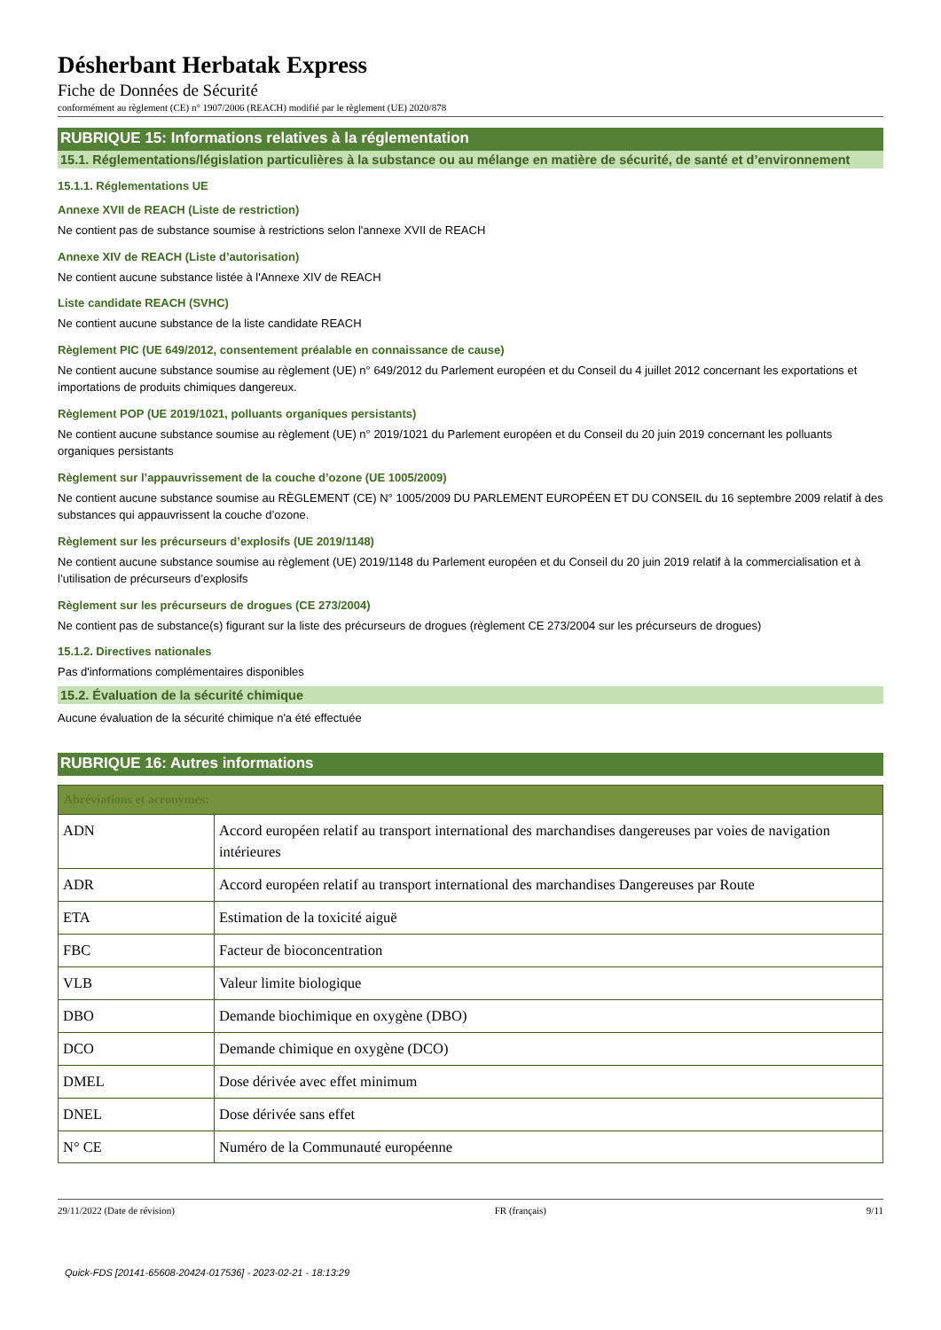Désherbant Herbatak Express
Fiche de Données de Sécurité
conformément au règlement (CE) n° 1907/2006 (REACH) modifié par le règlement (UE) 2020/878
RUBRIQUE 15: Informations relatives à la réglementation
15.1. Réglementations/législation particulières à la substance ou au mélange en matière de sécurité, de santé et d’environnement
15.1.1. Réglementations UE
Annexe XVII de REACH (Liste de restriction)
Ne contient pas de substance soumise à restrictions selon l'annexe XVII de REACH
Annexe XIV de REACH (Liste d’autorisation)
Ne contient aucune substance listée à l'Annexe XIV de REACH
Liste candidate REACH (SVHC)
Ne contient aucune substance de la liste candidate REACH
Règlement PIC (UE 649/2012, consentement préalable en connaissance de cause)
Ne contient aucune substance soumise au règlement (UE) n° 649/2012 du Parlement européen et du Conseil du 4 juillet 2012 concernant les exportations et importations de produits chimiques dangereux.
Règlement POP (UE 2019/1021, polluants organiques persistants)
Ne contient aucune substance soumise au règlement (UE) n° 2019/1021 du Parlement européen et du Conseil du 20 juin 2019 concernant les polluants organiques persistants
Règlement sur l’appauvrissement de la couche d’ozone (UE 1005/2009)
Ne contient aucune substance soumise au RÈGLEMENT (CE) N° 1005/2009 DU PARLEMENT EUROPÉEN ET DU CONSEIL du 16 septembre 2009 relatif à des substances qui appauvrissent la couche d’ozone.
Règlement sur les précurseurs d’explosifs (UE 2019/1148)
Ne contient aucune substance soumise au règlement (UE) 2019/1148 du Parlement européen et du Conseil du 20 juin 2019 relatif à la commercialisation et à l’utilisation de précurseurs d’explosifs
Règlement sur les précurseurs de drogues (CE 273/2004)
Ne contient pas de substance(s) figurant sur la liste des précurseurs de drogues (règlement CE 273/2004 sur les précurseurs de drogues)
15.1.2. Directives nationales
Pas d'informations complémentaires disponibles
15.2. Évaluation de la sécurité chimique
Aucune évaluation de la sécurité chimique n'a été effectuée
RUBRIQUE 16: Autres informations
| Abréviations et acronymes: | |
| --- | --- |
| ADN | Accord européen relatif au transport international des marchandises dangereuses par voies de navigation intérieures |
| ADR | Accord européen relatif au transport international des marchandises Dangereuses par Route |
| ETA | Estimation de la toxicité aiguë |
| FBC | Facteur de bioconcentration |
| VLB | Valeur limite biologique |
| DBO | Demande biochimique en oxygène (DBO) |
| DCO | Demande chimique en oxygène (DCO) |
| DMEL | Dose dérivée avec effet minimum |
| DNEL | Dose dérivée sans effet |
| N° CE | Numéro de la Communauté européenne |
29/11/2022 (Date de révision) FR (français) 9/11
Quick-FDS [20141-65608-20424-017536] - 2023-02-21 - 18:13:29